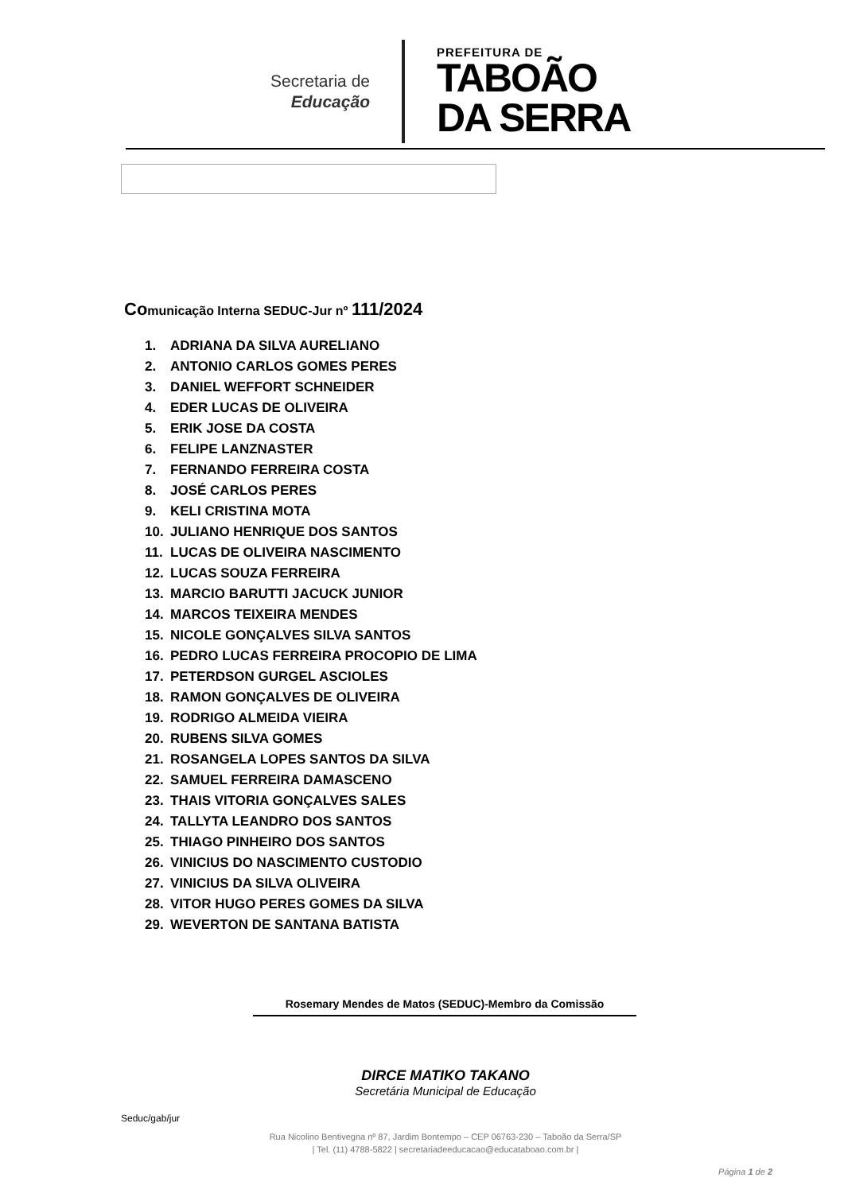Secretaria de
Educação
PREFEITURA DE
TABOÃO
DA SERRA
Comunicação Interna SEDUC-Jur nº 111/2024
1. ADRIANA DA SILVA AURELIANO
2. ANTONIO CARLOS GOMES PERES
3. DANIEL WEFFORT SCHNEIDER
4. EDER LUCAS DE OLIVEIRA
5. ERIK JOSE DA COSTA
6. FELIPE LANZNASTER
7. FERNANDO FERREIRA COSTA
8. JOSÉ CARLOS PERES
9. KELI CRISTINA MOTA
10. JULIANO HENRIQUE DOS SANTOS
11. LUCAS DE OLIVEIRA NASCIMENTO
12. LUCAS SOUZA FERREIRA
13. MARCIO BARUTTI JACUCK JUNIOR
14. MARCOS TEIXEIRA MENDES
15. NICOLE GONÇALVES SILVA SANTOS
16. PEDRO LUCAS FERREIRA PROCOPIO DE LIMA
17. PETERDSON GURGEL ASCIOLES
18. RAMON GONÇALVES DE OLIVEIRA
19. RODRIGO ALMEIDA VIEIRA
20. RUBENS SILVA GOMES
21. ROSANGELA LOPES SANTOS DA SILVA
22. SAMUEL FERREIRA DAMASCENO
23. THAIS VITORIA GONÇALVES SALES
24. TALLYTA LEANDRO DOS SANTOS
25. THIAGO PINHEIRO DOS SANTOS
26. VINICIUS DO NASCIMENTO CUSTODIO
27. VINICIUS DA SILVA OLIVEIRA
28. VITOR HUGO PERES GOMES DA SILVA
29. WEVERTON DE SANTANA BATISTA
Rosemary Mendes de Matos (SEDUC)-Membro da Comissão
DIRCE MATIKO TAKANO
Secretária Municipal de Educação
Seduc/gab/jur
Rua Nicolino Bentivegna nº 87, Jardim Bontempo – CEP 06763-230 – Taboão da Serra/SP
| Tel. (11) 4788-5822 | secretariadeeducacao@educataboao.com.br |
Página 1 de 2